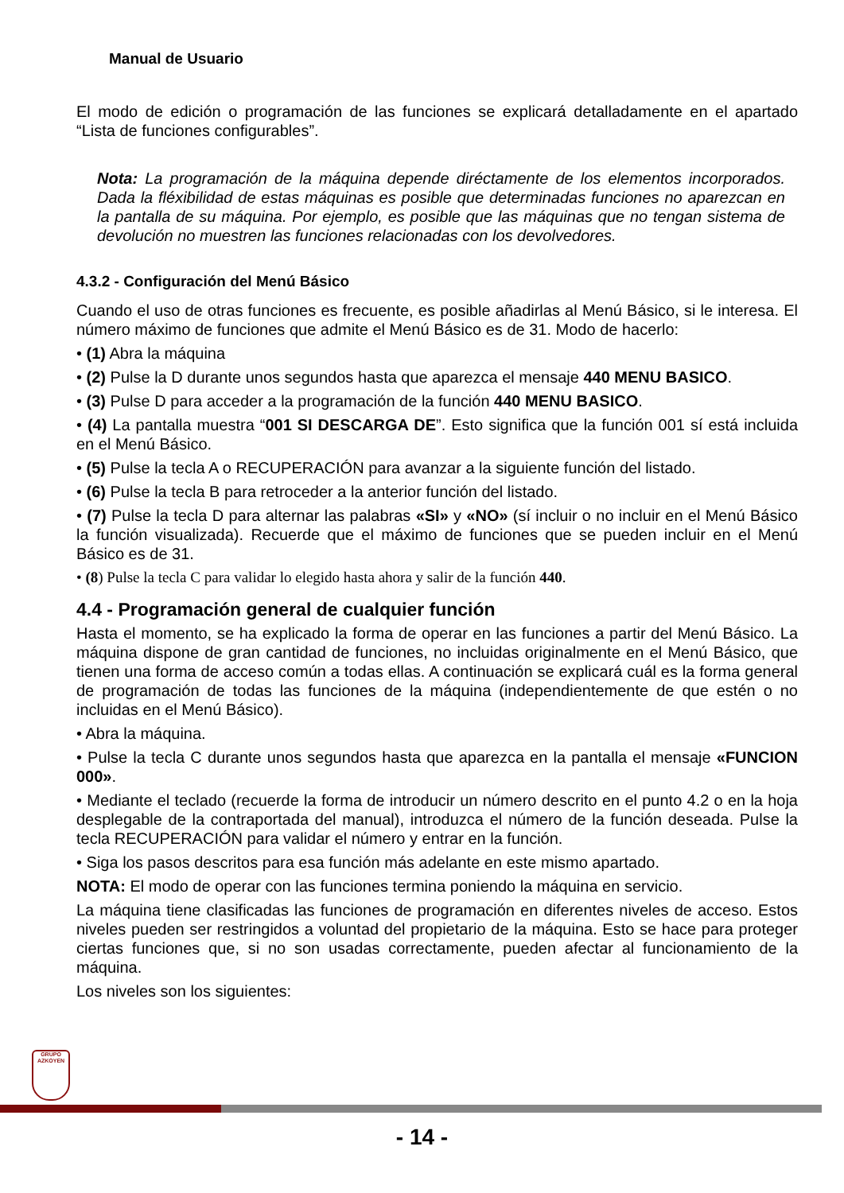Manual de Usuario
El modo de edición o programación de las funciones se explicará detalladamente en el apartado “Lista de funciones configurables”.
Nota: La programación de la máquina depende diréctamente de los elementos incorporados. Dada la fléxibilidad de estas máquinas es posible que determinadas funciones no aparezcan en la pantalla de su máquina. Por ejemplo, es posible que las máquinas que no tengan sistema de devolución no muestren las funciones relacionadas con los devolvedores.
4.3.2 - Configuración del Menú Básico
Cuando el uso de otras funciones es frecuente, es posible añadirlas al Menú Básico, si le interesa. El número máximo de funciones que admite el Menú Básico es de 31. Modo de hacerlo:
• (1) Abra la máquina
• (2) Pulse la D durante unos segundos hasta que aparezca el mensaje 440 MENU BASICO.
• (3) Pulse D para acceder a la programación de la función 440 MENU BASICO.
• (4) La pantalla muestra “001 SI DESCARGA DE”. Esto significa que la función 001 sí está incluida en el Menú Básico.
• (5) Pulse la tecla A o RECUPERACIÓN para avanzar a la siguiente función del listado.
• (6) Pulse la tecla B para retroceder a la anterior función del listado.
• (7) Pulse la tecla D para alternar las palabras «SI» y «NO» (sí incluir o no incluir en el Menú Básico la función visualizada). Recuerde que el máximo de funciones que se pueden incluir en el Menú Básico es de 31.
• (8) Pulse la tecla C para validar lo elegido hasta ahora y salir de la función 440.
4.4 - Programación general de cualquier función
Hasta el momento, se ha explicado la forma de operar en las funciones a partir del Menú Básico. La máquina dispone de gran cantidad de funciones, no incluidas originalmente en el Menú Básico, que tienen una forma de acceso común a todas ellas. A continuación se explicará cuál es la forma general de programación de todas las funciones de la máquina (independientemente de que estén o no incluidas en el Menú Básico).
• Abra la máquina.
• Pulse la tecla C durante unos segundos hasta que aparezca en la pantalla el mensaje «FUNCION 000».
• Mediante el teclado (recuerde la forma de introducir un número descrito en el punto 4.2 o en la hoja desplegable de la contraportada del manual), introduzca el número de la función deseada. Pulse la tecla RECUPERACIÓN para validar el número y entrar en la función.
• Siga los pasos descritos para esa función más adelante en este mismo apartado.
NOTA: El modo de operar con las funciones termina poniendo la máquina en servicio.
La máquina tiene clasificadas las funciones de programación en diferentes niveles de acceso. Estos niveles pueden ser restringidos a voluntad del propietario de la máquina. Esto se hace para proteger ciertas funciones que, si no son usadas correctamente, pueden afectar al funcionamiento de la máquina.
Los niveles son los siguientes:
GRUPO
AZKOYEN
- 14 -